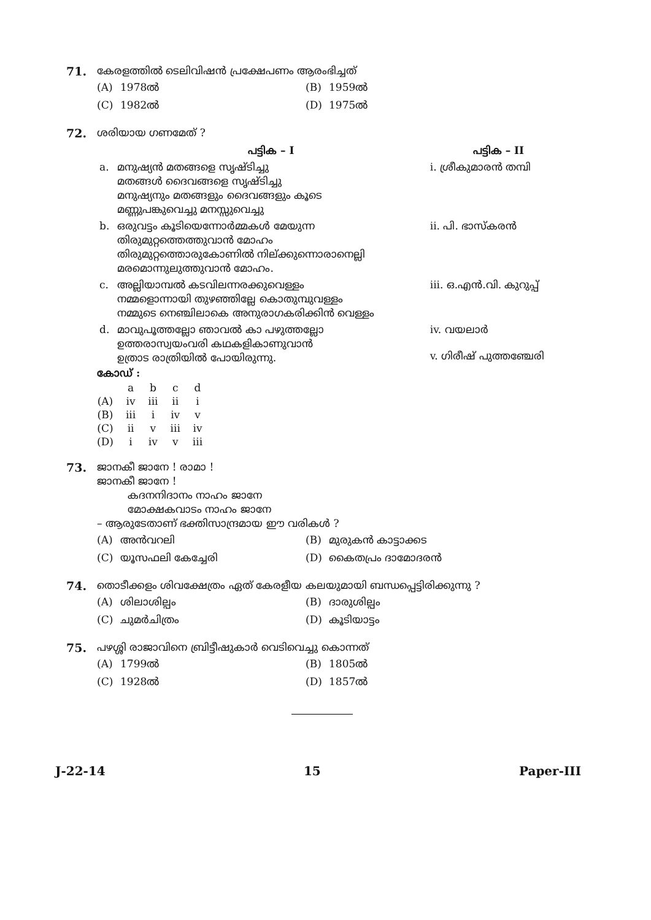71. കേരളത്തിൽ ടെലിവിഷൻ പ്രക്ഷേപണം ആരംഭിച്ചത്
(A) 1978ൽ
(B) 1959ൽ
(C) 1982ൽ
(D) 1975ൽ
72. ശരിയായ ഗണമേത് ?
| | പട്ടിക – I | പട്ടിക – II |
| a. | മനുഷ്യൻ മതങ്ങളെ സൃഷ്ടിച്ചു മതങ്ങൾ ദൈവങ്ങളെ സൃഷ്ടിച്ചു മനുഷ്യനും മതങ്ങളും ദൈവങ്ങളും കൂടെ മണ്ണുപങ്കുവെച്ചു മനസ്സുവെച്ചു | i. ശ്രീകുമാരൻ തമ്പി |
| b. | ഒരുവട്ടം കൂടിയെന്നോർമ്മകൾ മേയുന്ന തിരുമുറ്റത്തെത്തുവാൻ മോഹം തിരുമുറ്റത്തൊരുകോണിൽ നില്ക്കുന്നൊരാനെല്ലി മരമൊന്നുലുത്തുവാൻ മോഹം. | ii. പി. ഭാസ്കരൻ |
| c. | അല്ലിയാമ്പൽ കടവിലന്നരക്കുവെള്ളം നമ്മളൊന്നായി തുഴഞ്ഞില്ലേ കൊതുമ്പുവള്ളം നമ്മുടെ നെഞ്ചിലാകെ അനുരാഗകരിക്കിൻ വെള്ളം | iii. ഒ.എൻ.വി. കുറുപ്പ് |
| d. | മാവുപൂത്തല്ലോ ഞാവൽ കാ പഴുത്തല്ലോ ഉത്തരാസ്വയംവരി കഥകളികാണുവാൻ ഉത്രാട രാത്രിയിൽ പോയിരുന്നു. | iv. വയലാർ v. ഗിരീഷ് പുത്തഞ്ചേരി |
കോഡ് :
| | a | b | c | d |
| (A) | iv | iii | ii | i |
| (B) | iii | i | iv | v |
| (C) | ii | v | iii | iv |
| (D) | i | iv | v | iii |
73. ജാനകീ ജാനേ ! രാമാ !
ജാനകീ ജാനേ !
കദനനിദാനം നാഹം ജാനേ
മോക്ഷകവാടം നാഹം ജാനേ
– ആരുടേതാണ് ഭക്തിസാന്ദ്രമായ ഈ വരികൾ ?
(A) അൻവറലി
(B) മുരുകൻ കാട്ടാക്കട
(C) യൂസഫലി കേച്ചേരി
(D) കൈതപ്രം ദാമോദരൻ
74. തൊടീക്കളം ശിവക്ഷേത്രം ഏത് കേരളീയ കലയുമായി ബന്ധപ്പെട്ടിരിക്കുന്നു ?
(A) ശിലാശില്പം
(B) ദാരുശില്പം
(C) ചുമർചിത്രം
(D) കൂടിയാട്ടം
75. പഴശ്ശി രാജാവിനെ ബ്രിട്ടീഷുകാർ വെടിവെച്ചു കൊന്നത്
(A) 1799ൽ
(B) 1805ൽ
(C) 1928ൽ
(D) 1857ൽ
J-22-14 15 Paper-III